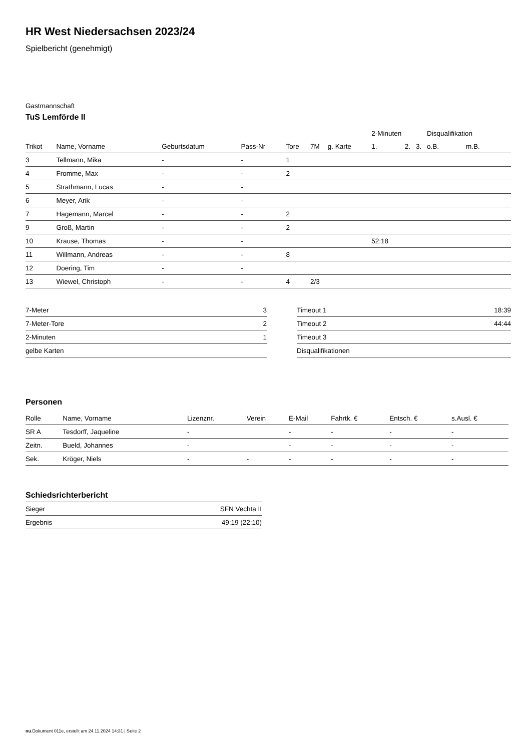HR West Niedersachsen 2023/24
Spielbericht (genehmigt)
Gastmannschaft
TuS Lemförde II
| | | | | | | | | 2-Minuten | | | Disqualifikation | |
| --- | --- | --- | --- | --- | --- | --- | --- | --- | --- | --- | --- | --- |
| Trikot | Name, Vorname | Geburtsdatum | Pass-Nr | Tore | 7M | g. Karte | | 1. | 2. | 3. | o.B. | m.B. |
| 3 | Tellmann, Mika | - | - | 1 | | | | | | | | |
| 4 | Fromme, Max | - | - | 2 | | | | | | | | |
| 5 | Strathmann, Lucas | - | - | | | | | | | | | |
| 6 | Meyer, Arik | - | - | | | | | | | | | |
| 7 | Hagemann, Marcel | - | - | 2 | | | | | | | | |
| 9 | Groß, Martin | - | - | 2 | | | | | | | | |
| 10 | Krause, Thomas | - | - | | | | | 52:18 | | | | |
| 11 | Willmann, Andreas | - | - | 8 | | | | | | | | |
| 12 | Doering, Tim | - | - | | | | | | | | | |
| 13 | Wiewel, Christoph | - | - | 4 | 2/3 | | | | | | | |
| 7-Meter | 3 |
| 7-Meter-Tore | 2 |
| 2-Minuten | 1 |
| gelbe Karten | |
| Timeout 1 | 18:39 |
| Timeout 2 | 44:44 |
| Timeout 3 | |
| Disqualifikationen | |
Personen
| Rolle | Name, Vorname | Lizenznr. | Verein | E-Mail | Fahrtk. € | Entsch. € | s.Ausl. € |
| --- | --- | --- | --- | --- | --- | --- | --- |
| SR A | Tesdorff, Jaqueline | - | | - | - | - | - |
| Zeitn. | Bueld, Johannes | - | | - | - | - | - |
| Sek. | Kröger, Niels | - | - | - | - | - | - |
Schiedsrichterbericht
| Sieger | SFN Vechta II |
| Ergebnis | 49:19 (22:10) |
nu.Dokument 011e, erstellt am 24.11.2024 14:31 | Seite 2